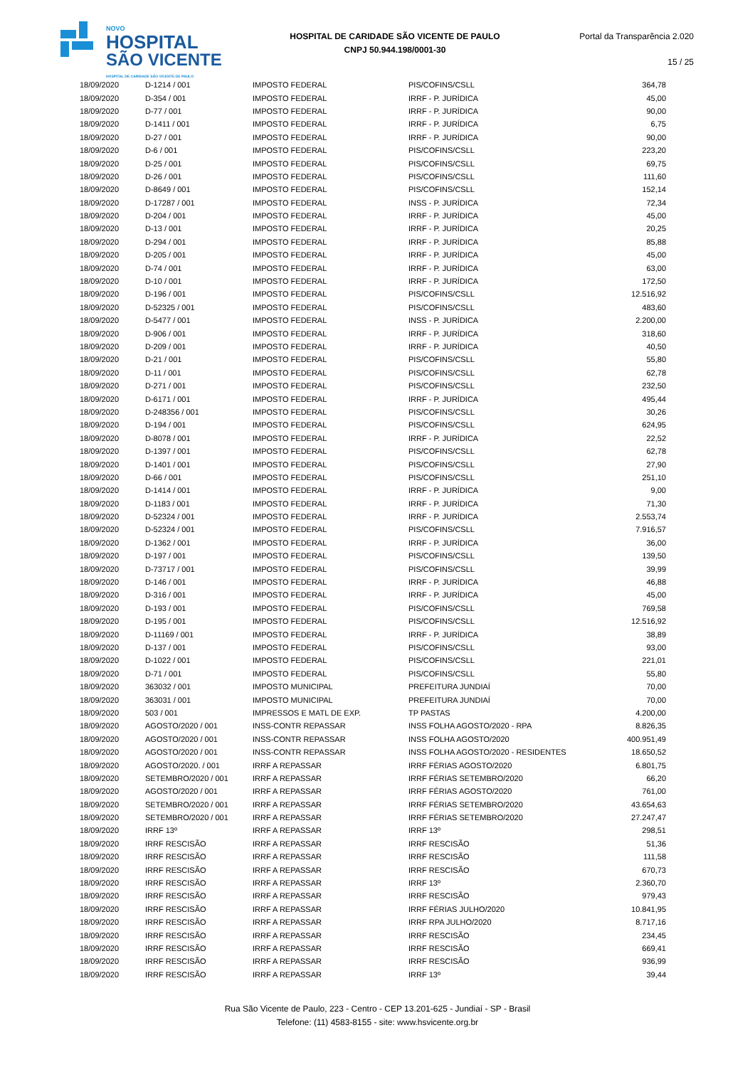NOVO
HOSPITAL
SÃO VICENTE
HOSPITAL DE CARIDADE SÃO VICENTE DE PAULO
HOSPITAL DE CARIDADE SÃO VICENTE DE PAULO
CNPJ 50.944.198/0001-30
Portal da Transparência 2.020
15 / 25
| 18/09/2020 | D-1214 / 001 | IMPOSTO FEDERAL | PIS/COFINS/CSLL | 364,78 |
| 18/09/2020 | D-354 / 001 | IMPOSTO FEDERAL | IRRF - P. JURÍDICA | 45,00 |
| 18/09/2020 | D-77 / 001 | IMPOSTO FEDERAL | IRRF - P. JURÍDICA | 90,00 |
| 18/09/2020 | D-1411 / 001 | IMPOSTO FEDERAL | IRRF - P. JURÍDICA | 6,75 |
| 18/09/2020 | D-27 / 001 | IMPOSTO FEDERAL | IRRF - P. JURÍDICA | 90,00 |
| 18/09/2020 | D-6 / 001 | IMPOSTO FEDERAL | PIS/COFINS/CSLL | 223,20 |
| 18/09/2020 | D-25 / 001 | IMPOSTO FEDERAL | PIS/COFINS/CSLL | 69,75 |
| 18/09/2020 | D-26 / 001 | IMPOSTO FEDERAL | PIS/COFINS/CSLL | 111,60 |
| 18/09/2020 | D-8649 / 001 | IMPOSTO FEDERAL | PIS/COFINS/CSLL | 152,14 |
| 18/09/2020 | D-17287 / 001 | IMPOSTO FEDERAL | INSS - P. JURÍDICA | 72,34 |
| 18/09/2020 | D-204 / 001 | IMPOSTO FEDERAL | IRRF - P. JURÍDICA | 45,00 |
| 18/09/2020 | D-13 / 001 | IMPOSTO FEDERAL | IRRF - P. JURÍDICA | 20,25 |
| 18/09/2020 | D-294 / 001 | IMPOSTO FEDERAL | IRRF - P. JURÍDICA | 85,88 |
| 18/09/2020 | D-205 / 001 | IMPOSTO FEDERAL | IRRF - P. JURÍDICA | 45,00 |
| 18/09/2020 | D-74 / 001 | IMPOSTO FEDERAL | IRRF - P. JURÍDICA | 63,00 |
| 18/09/2020 | D-10 / 001 | IMPOSTO FEDERAL | IRRF - P. JURÍDICA | 172,50 |
| 18/09/2020 | D-196 / 001 | IMPOSTO FEDERAL | PIS/COFINS/CSLL | 12.516,92 |
| 18/09/2020 | D-52325 / 001 | IMPOSTO FEDERAL | PIS/COFINS/CSLL | 483,60 |
| 18/09/2020 | D-5477 / 001 | IMPOSTO FEDERAL | INSS - P. JURÍDICA | 2.200,00 |
| 18/09/2020 | D-906 / 001 | IMPOSTO FEDERAL | IRRF - P. JURÍDICA | 318,60 |
| 18/09/2020 | D-209 / 001 | IMPOSTO FEDERAL | IRRF - P. JURÍDICA | 40,50 |
| 18/09/2020 | D-21 / 001 | IMPOSTO FEDERAL | PIS/COFINS/CSLL | 55,80 |
| 18/09/2020 | D-11 / 001 | IMPOSTO FEDERAL | PIS/COFINS/CSLL | 62,78 |
| 18/09/2020 | D-271 / 001 | IMPOSTO FEDERAL | PIS/COFINS/CSLL | 232,50 |
| 18/09/2020 | D-6171 / 001 | IMPOSTO FEDERAL | IRRF - P. JURÍDICA | 495,44 |
| 18/09/2020 | D-248356 / 001 | IMPOSTO FEDERAL | PIS/COFINS/CSLL | 30,26 |
| 18/09/2020 | D-194 / 001 | IMPOSTO FEDERAL | PIS/COFINS/CSLL | 624,95 |
| 18/09/2020 | D-8078 / 001 | IMPOSTO FEDERAL | IRRF - P. JURÍDICA | 22,52 |
| 18/09/2020 | D-1397 / 001 | IMPOSTO FEDERAL | PIS/COFINS/CSLL | 62,78 |
| 18/09/2020 | D-1401 / 001 | IMPOSTO FEDERAL | PIS/COFINS/CSLL | 27,90 |
| 18/09/2020 | D-66 / 001 | IMPOSTO FEDERAL | PIS/COFINS/CSLL | 251,10 |
| 18/09/2020 | D-1414 / 001 | IMPOSTO FEDERAL | IRRF - P. JURÍDICA | 9,00 |
| 18/09/2020 | D-1183 / 001 | IMPOSTO FEDERAL | IRRF - P. JURÍDICA | 71,30 |
| 18/09/2020 | D-52324 / 001 | IMPOSTO FEDERAL | IRRF - P. JURÍDICA | 2.553,74 |
| 18/09/2020 | D-52324 / 001 | IMPOSTO FEDERAL | PIS/COFINS/CSLL | 7.916,57 |
| 18/09/2020 | D-1362 / 001 | IMPOSTO FEDERAL | IRRF - P. JURÍDICA | 36,00 |
| 18/09/2020 | D-197 / 001 | IMPOSTO FEDERAL | PIS/COFINS/CSLL | 139,50 |
| 18/09/2020 | D-73717 / 001 | IMPOSTO FEDERAL | PIS/COFINS/CSLL | 39,99 |
| 18/09/2020 | D-146 / 001 | IMPOSTO FEDERAL | IRRF - P. JURÍDICA | 46,88 |
| 18/09/2020 | D-316 / 001 | IMPOSTO FEDERAL | IRRF - P. JURÍDICA | 45,00 |
| 18/09/2020 | D-193 / 001 | IMPOSTO FEDERAL | PIS/COFINS/CSLL | 769,58 |
| 18/09/2020 | D-195 / 001 | IMPOSTO FEDERAL | PIS/COFINS/CSLL | 12.516,92 |
| 18/09/2020 | D-11169 / 001 | IMPOSTO FEDERAL | IRRF - P. JURÍDICA | 38,89 |
| 18/09/2020 | D-137 / 001 | IMPOSTO FEDERAL | PIS/COFINS/CSLL | 93,00 |
| 18/09/2020 | D-1022 / 001 | IMPOSTO FEDERAL | PIS/COFINS/CSLL | 221,01 |
| 18/09/2020 | D-71 / 001 | IMPOSTO FEDERAL | PIS/COFINS/CSLL | 55,80 |
| 18/09/2020 | 363032 / 001 | IMPOSTO MUNICIPAL | PREFEITURA JUNDIAÍ | 70,00 |
| 18/09/2020 | 363031 / 001 | IMPOSTO MUNICIPAL | PREFEITURA JUNDIAÍ | 70,00 |
| 18/09/2020 | 503 / 001 | IMPRESSOS E MATL DE EXP. | TP PASTAS | 4.200,00 |
| 18/09/2020 | AGOSTO/2020 / 001 | INSS-CONTR REPASSAR | INSS FOLHA AGOSTO/2020 - RPA | 8.826,35 |
| 18/09/2020 | AGOSTO/2020 / 001 | INSS-CONTR REPASSAR | INSS FOLHA AGOSTO/2020 | 400.951,49 |
| 18/09/2020 | AGOSTO/2020 / 001 | INSS-CONTR REPASSAR | INSS FOLHA AGOSTO/2020 - RESIDENTES | 18.650,52 |
| 18/09/2020 | AGOSTO/2020. / 001 | IRRF A REPASSAR | IRRF FÉRIAS AGOSTO/2020 | 6.801,75 |
| 18/09/2020 | SETEMBRO/2020 / 001 | IRRF A REPASSAR | IRRF FÉRIAS SETEMBRO/2020 | 66,20 |
| 18/09/2020 | AGOSTO/2020 / 001 | IRRF A REPASSAR | IRRF FÉRIAS AGOSTO/2020 | 761,00 |
| 18/09/2020 | SETEMBRO/2020 / 001 | IRRF A REPASSAR | IRRF FÉRIAS SETEMBRO/2020 | 43.654,63 |
| 18/09/2020 | SETEMBRO/2020 / 001 | IRRF A REPASSAR | IRRF FÉRIAS SETEMBRO/2020 | 27.247,47 |
| 18/09/2020 | IRRF 13º | IRRF A REPASSAR | IRRF 13º | 298,51 |
| 18/09/2020 | IRRF RESCISÃO | IRRF A REPASSAR | IRRF RESCISÃO | 51,36 |
| 18/09/2020 | IRRF RESCISÃO | IRRF A REPASSAR | IRRF RESCISÃO | 111,58 |
| 18/09/2020 | IRRF RESCISÃO | IRRF A REPASSAR | IRRF RESCISÃO | 670,73 |
| 18/09/2020 | IRRF RESCISÃO | IRRF A REPASSAR | IRRF 13º | 2.360,70 |
| 18/09/2020 | IRRF RESCISÃO | IRRF A REPASSAR | IRRF RESCISÃO | 979,43 |
| 18/09/2020 | IRRF RESCISÃO | IRRF A REPASSAR | IRRF FÉRIAS JULHO/2020 | 10.841,95 |
| 18/09/2020 | IRRF RESCISÃO | IRRF A REPASSAR | IRRF RPA JULHO/2020 | 8.717,16 |
| 18/09/2020 | IRRF RESCISÃO | IRRF A REPASSAR | IRRF RESCISÃO | 234,45 |
| 18/09/2020 | IRRF RESCISÃO | IRRF A REPASSAR | IRRF RESCISÃO | 669,41 |
| 18/09/2020 | IRRF RESCISÃO | IRRF A REPASSAR | IRRF RESCISÃO | 936,99 |
| 18/09/2020 | IRRF RESCISÃO | IRRF A REPASSAR | IRRF 13º | 39,44 |
Rua São Vicente de Paulo, 223 - Centro - CEP 13.201-625 - Jundiaí - SP - Brasil
Telefone: (11) 4583-8155 - site: www.hsvicente.org.br